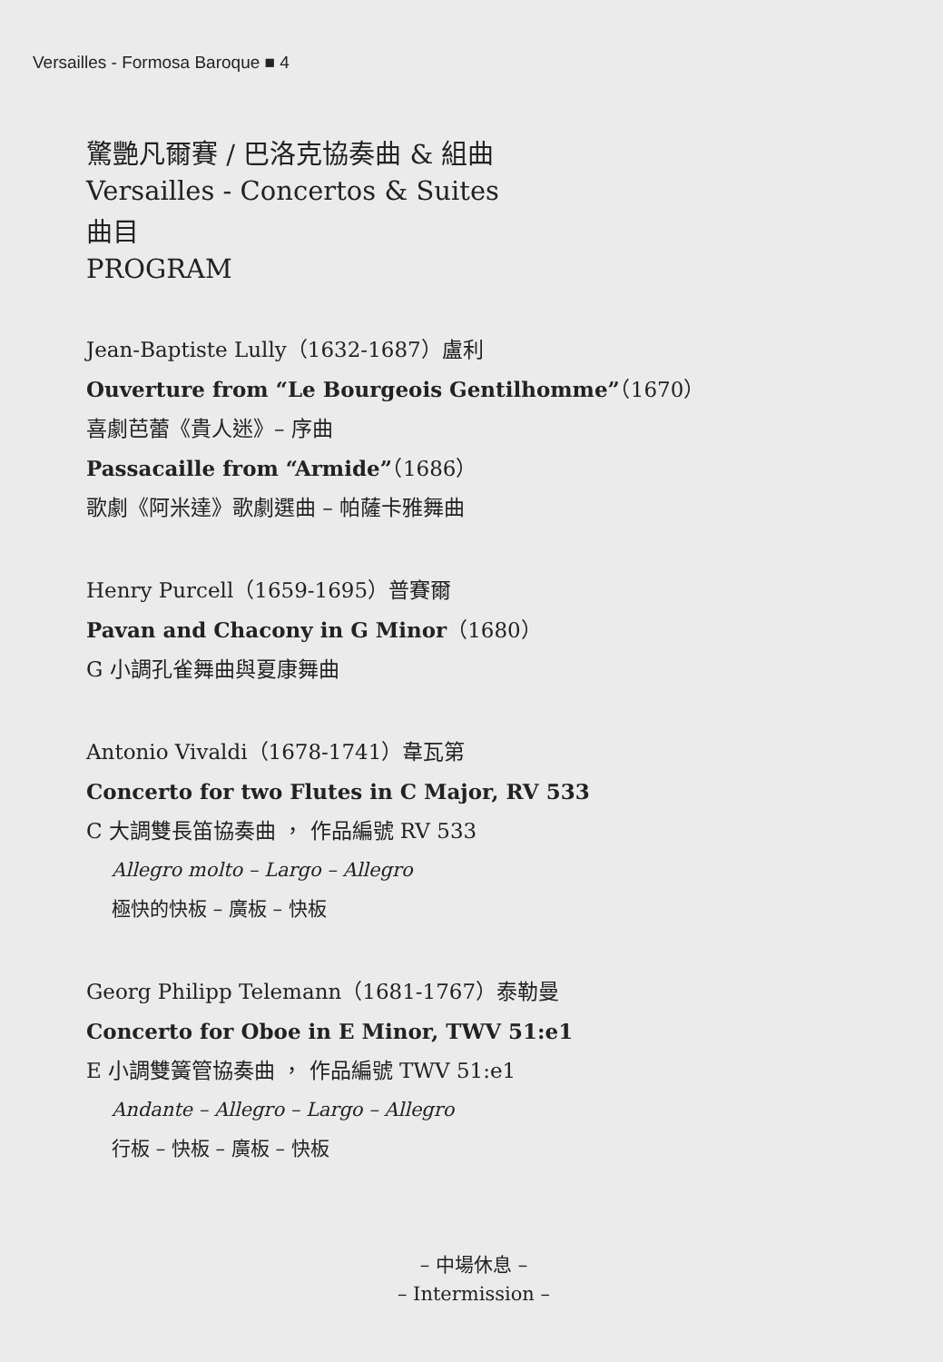Versailles - Formosa Baroque ■ 4
驚艷凡爾賽 / 巴洛克協奏曲 & 組曲
Versailles - Concertos & Suites
曲目
PROGRAM
Jean-Baptiste Lully（1632-1687）盧利
Ouverture from “Le Bourgeois Gentilhomme”（1670）
喜劇芭蕾《貴人迷》– 序曲
Passacaille from “Armide”（1686）
歌劇《阿米達》歌劇選曲 – 帕薩卡雅舞曲
Henry Purcell（1659-1695）普賽爾
Pavan and Chacony in G Minor（1680）
G 小調孔雀舞曲與夏康舞曲
Antonio Vivaldi（1678-1741）韋瓦第
Concerto for two Flutes in C Major, RV 533
C 大調雙長笛協奏曲 ， 作品編號 RV 533
Allegro molto – Largo – Allegro
極快的快板 – 廣板 – 快板
Georg Philipp Telemann（1681-1767）泰勒曼
Concerto for Oboe in E Minor, TWV 51:e1
E 小調雙簧管協奏曲 ， 作品編號 TWV 51:e1
Andante – Allegro – Largo – Allegro
行板 – 快板 – 廣板 – 快板
– 中場休息 –
– Intermission –